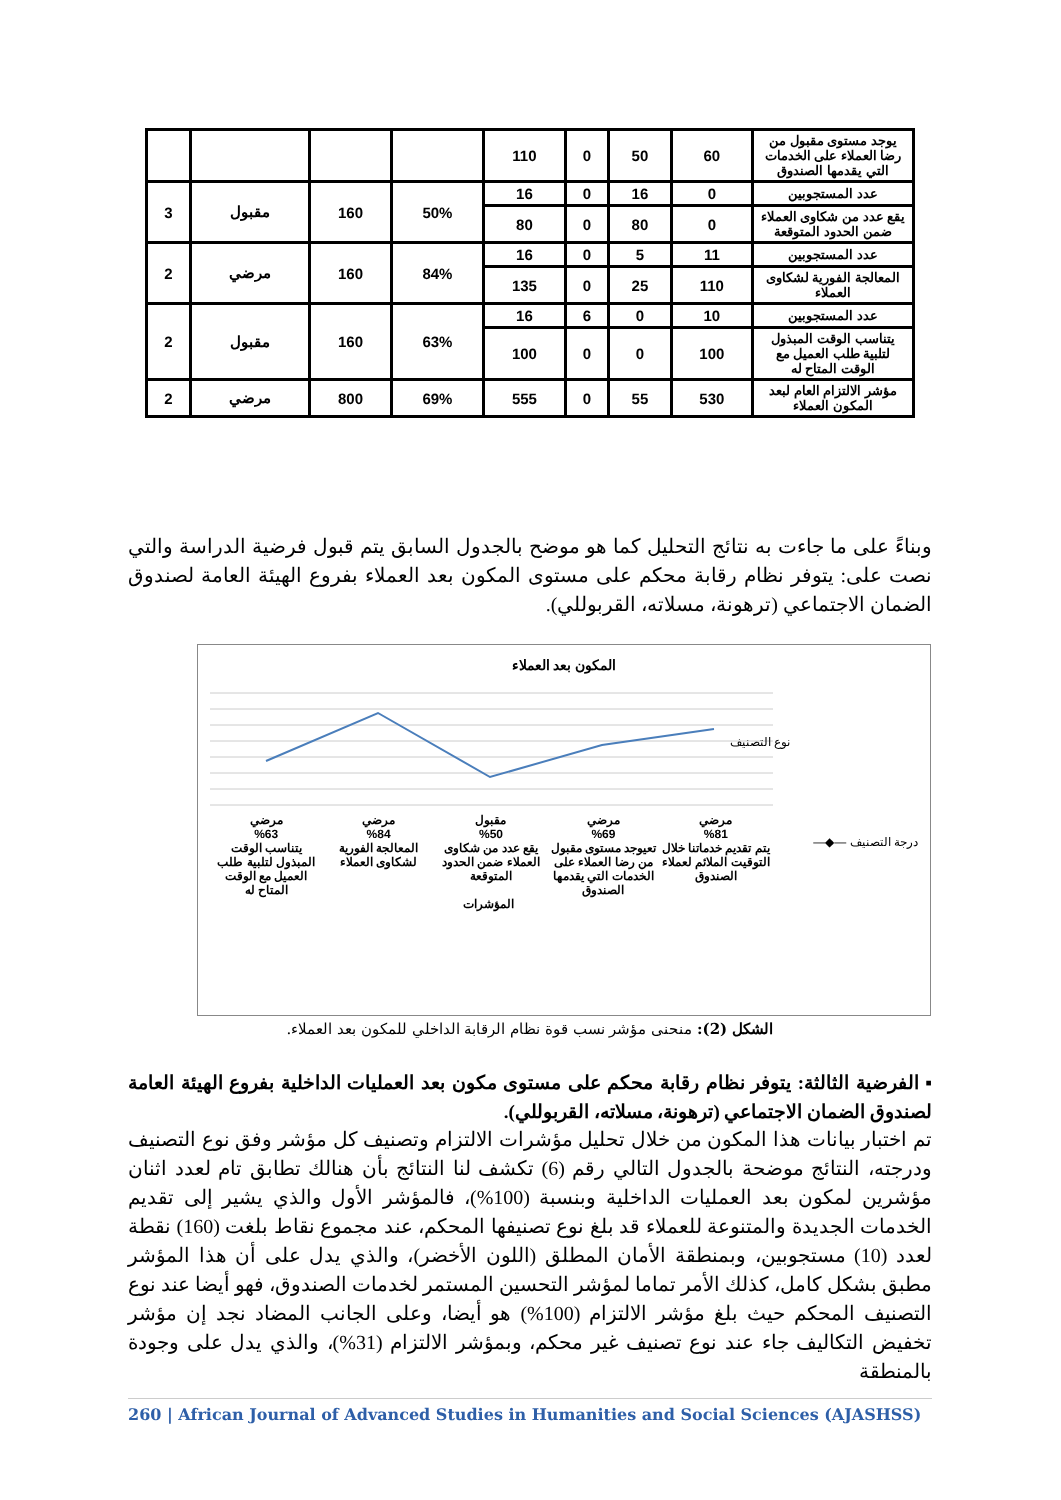| يوجد مستوى مقبول من رضا العملاء على الخدمات التي يقدمها الصندوق | 60 | 50 | 0 | 110 | | | | |
| عدد المستجوبين | 0 | 16 | 0 | 16 | 50% | 160 | مقبول | 3 |
| يقع عدد من شكاوى العملاء ضمن الحدود المتوقعة | 0 | 80 | 0 | 80 | | | | |
| عدد المستجوبين | 11 | 5 | 0 | 16 | 84% | 160 | مرضي | 2 |
| المعالجة الفورية لشكاوى العملاء | 110 | 25 | 0 | 135 | | | | |
| عدد المستجوبين | 10 | 0 | 6 | 16 | 63% | 160 | مقبول | 2 |
| يتناسب الوقت المبذول لتلبية طلب العميل مع الوقت المتاح له | 100 | 0 | 0 | 100 | | | | |
| مؤشر الالتزام العام لبعد المكون العملاء | 530 | 55 | 0 | 555 | 69% | 800 | مرضي | 2 |
وبناءً على ما جاءت به نتائج التحليل كما هو موضح بالجدول السابق يتم قبول فرضية الدراسة والتي نصت على: يتوفر نظام رقابة محكم على مستوى المكون بعد العملاء بفروع الهيئة العامة لصندوق الضمان الاجتماعي (ترهونة، مسلاته، القربوللي).
المكون بعد العملاء
مرضي
%81
يتم تقديم خدماتنا خلال التوقيت الملائم لعملاء الصندوق
مرضي
%69
تعيوجد مستوى مقبول من رضا العملاء على الخدمات التي يقدمها الصندوق
مقبول
%50
يقع عدد من شكاوى العملاء ضمن الحدود المتوقعة
مرضي
%84
المعالجة الفورية لشكاوى العملاء
مرضي
%63
يتناسب الوقت المبذول لتلبية طلب العميل مع الوقت المتاح له
المؤشرات
درجة التصنيف —◆—
نوع التصنيف
الشكل (2): منحنى مؤشر نسب قوة نظام الرقابة الداخلي للمكون بعد العملاء.
▪ الفرضية الثالثة: يتوفر نظام رقابة محكم على مستوى مكون بعد العمليات الداخلية بفروع الهيئة العامة لصندوق الضمان الاجتماعي (ترهونة، مسلاته، القربوللي).
تم اختبار بيانات هذا المكون من خلال تحليل مؤشرات الالتزام وتصنيف كل مؤشر وفق نوع التصنيف ودرجته، النتائج موضحة بالجدول التالي رقم (6) تكشف لنا النتائج بأن هنالك تطابق تام لعدد اثنان مؤشرين لمكون بعد العمليات الداخلية وبنسبة (100%)، فالمؤشر الأول والذي يشير إلى تقديم الخدمات الجديدة والمتنوعة للعملاء قد بلغ نوع تصنيفها المحكم، عند مجموع نقاط بلغت (160) نقطة لعدد (10) مستجوبين، وبمنطقة الأمان المطلق (اللون الأخضر)، والذي يدل على أن هذا المؤشر مطبق بشكل كامل، كذلك الأمر تماما لمؤشر التحسين المستمر لخدمات الصندوق، فهو أيضا عند نوع التصنيف المحكم حيث بلغ مؤشر الالتزام (100%) هو أيضا، وعلى الجانب المضاد نجد إن مؤشر تخفيض التكاليف جاء عند نوع تصنيف غير محكم، وبمؤشر الالتزام (31%)، والذي يدل على وجودة بالمنطقة
260 | African Journal of Advanced Studies in Humanities and Social Sciences (AJASHSS)